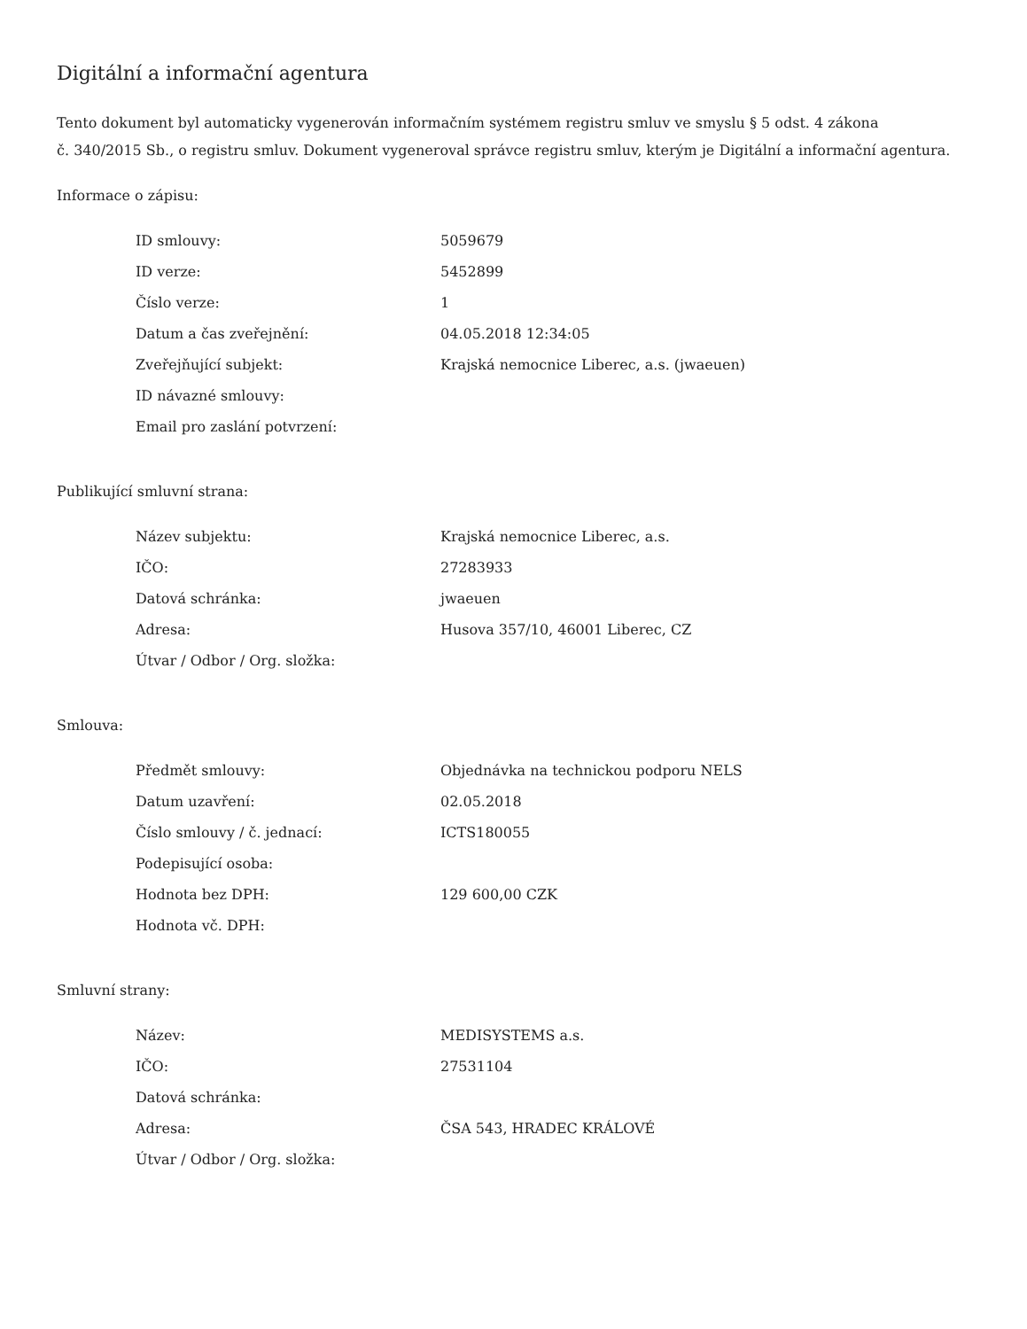Digitální a informační agentura
Tento dokument byl automaticky vygenerován informačním systémem registru smluv ve smyslu § 5 odst. 4 zákona
č. 340/2015 Sb., o registru smluv. Dokument vygeneroval správce registru smluv, kterým je Digitální a informační agentura.
Informace o zápisu:
| ID smlouvy: | 5059679 |
| ID verze: | 5452899 |
| Číslo verze: | 1 |
| Datum a čas zveřejnění: | 04.05.2018 12:34:05 |
| Zveřejňující subjekt: | Krajská nemocnice Liberec, a.s. (jwaeuen) |
| ID návazné smlouvy: | |
| Email pro zaslání potvrzení: | |
Publikující smluvní strana:
| Název subjektu: | Krajská nemocnice Liberec, a.s. |
| IČO: | 27283933 |
| Datová schránka: | jwaeuen |
| Adresa: | Husova 357/10, 46001 Liberec, CZ |
| Útvar / Odbor / Org. složka: | |
Smlouva:
| Předmět smlouvy: | Objednávka na technickou podporu NELS |
| Datum uzavření: | 02.05.2018 |
| Číslo smlouvy / č. jednací: | ICTS180055 |
| Podepisující osoba: | |
| Hodnota bez DPH: | 129 600,00 CZK |
| Hodnota vč. DPH: | |
Smluvní strany:
| Název: | MEDISYSTEMS a.s. |
| IČO: | 27531104 |
| Datová schránka: | |
| Adresa: | ČSA 543, HRADEC KRÁLOVÉ |
| Útvar / Odbor / Org. složka: | |